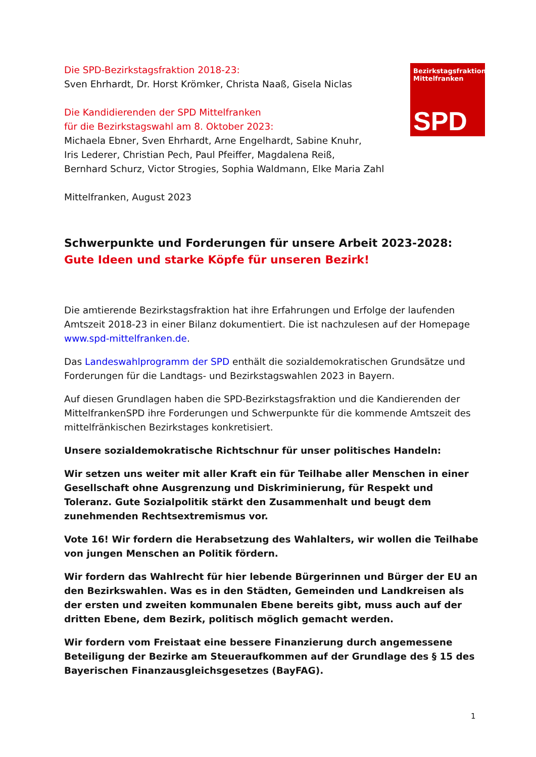Die SPD-Bezirkstagsfraktion 2018-23:
Sven Ehrhardt, Dr. Horst Krömker, Christa Naaß, Gisela Niclas
Die Kandidierenden der SPD Mittelfranken
für die Bezirkstagswahl am 8. Oktober 2023:
Michaela Ebner, Sven Ehrhardt, Arne Engelhardt, Sabine Knuhr,
Iris Lederer, Christian Pech, Paul Pfeiffer, Magdalena Reiß,
Bernhard Schurz, Victor Strogies, Sophia Waldmann, Elke Maria Zahl
Mittelfranken, August 2023
Schwerpunkte und Forderungen für unsere Arbeit 2023-2028:
Gute Ideen und starke Köpfe für unseren Bezirk!
Die amtierende Bezirkstagsfraktion hat ihre Erfahrungen und Erfolge der laufenden Amtszeit 2018-23 in einer Bilanz dokumentiert. Die ist nachzulesen auf der Homepage www.spd-mittelfranken.de.
Das Landeswahlprogramm der SPD enthält die sozialdemokratischen Grundsätze und Forderungen für die Landtags- und Bezirkstagswahlen 2023 in Bayern.
Auf diesen Grundlagen haben die SPD-Bezirkstagsfraktion und die Kandierenden der MittelfrankenSPD ihre Forderungen und Schwerpunkte für die kommende Amtszeit des mittelfränkischen Bezirkstages konkretisiert.
Unsere sozialdemokratische Richtschnur für unser politisches Handeln:
Wir setzen uns weiter mit aller Kraft ein für Teilhabe aller Menschen in einer Gesellschaft ohne Ausgrenzung und Diskriminierung, für Respekt und Toleranz. Gute Sozialpolitik stärkt den Zusammenhalt und beugt dem zunehmenden Rechtsextremismus vor.
Vote 16! Wir fordern die Herabsetzung des Wahlalters, wir wollen die Teilhabe von jungen Menschen an Politik fördern.
Wir fordern das Wahlrecht für hier lebende Bürgerinnen und Bürger der EU an den Bezirkswahlen. Was es in den Städten, Gemeinden und Landkreisen als der ersten und zweiten kommunalen Ebene bereits gibt, muss auch auf der dritten Ebene, dem Bezirk, politisch möglich gemacht werden.
Wir fordern vom Freistaat eine bessere Finanzierung durch angemessene Beteiligung der Bezirke am Steueraufkommen auf der Grundlage des § 15 des Bayerischen Finanzausgleichsgesetzes (BayFAG).
Bezirkstagsfraktion
Mittelfranken
SPD
1